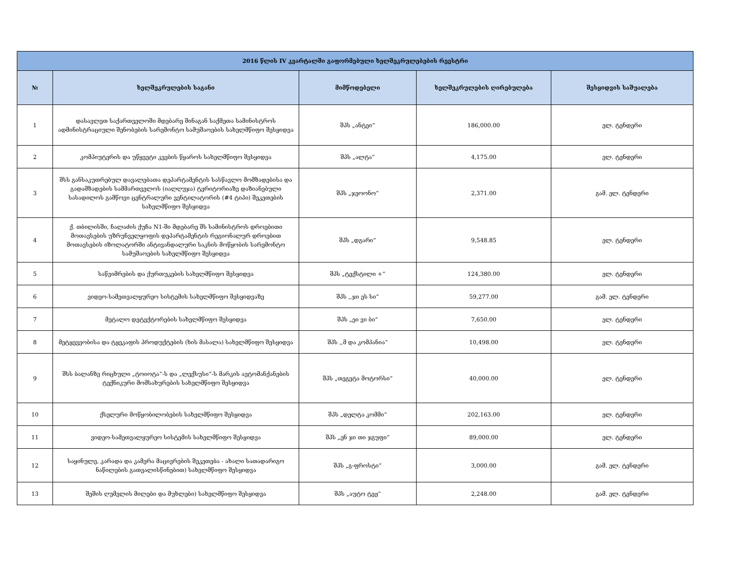| 2016 წლის IV კვარტალში გაფორმებული ხელშეკრულებების რეესტრი | | | | |
| --- | --- | --- | --- | --- |
| № | ხელშეკრულების საგანი | მიმწოდებელი | ხელშეკრულების ღირებულება | შესყიდვის საშუალება |
| 1 | დასავლეთ საქართველოში მდებარე შინაგან საქმეთა სამინისტროს ადმინისტრაციული შენობების სარემონტო სამუშაოების სახელმწიფო შესყიდვა | შპს „ანტეი“ | 186,000.00 | ელ. ტენდერი |
| 2 | კომპიუტერის და უწყვეტი კვების წყაროს სახელმწიფო შესყიდვა | შპს „ალტა“ | 4,175.00 | ელ. ტენდერი |
| 3 | შსს განსაკუთრებულ დავალებათა დეპარტამენტის სასწავლო მომზადებისა და გადამზადების სამმართველოს (იალღუჯა) ტერიტორიაზე დაზიანებული სასადილოს გამწოვი ცენტრალური ვენტილატორის (#4 ტიპი) შეკეთების სახელმწიფო შესყიდვა | შპს „ჯეოონო“ | 2,371.00 | გამ. ელ. ტენდერი |
| 4 | ქ. თბილისში, ჩალაძის ქუჩა N1-ში მდებარე შს სამინისტროს დროებითი მოთავსების უზრუნველყოფის დეპარტამენტის რეგიონალურ დროებით მოთავსების იზოლატორში ანტივანდალური საკნის მოწყობის სარემონტო სამუშაოების სახელმწიფო შესყიდვა | შპს „დგარი“ | 9,548.85 | ელ. ტენდერი |
| 5 | საწვიმრების და ქურთუკების სახელმწიფო შესყიდვა | შპს „ტექსტილი +“ | 124,380.00 | ელ. ტენდერი |
| 6 | ვიდეო-სამეთვალყურეო სისტემის სახელმწიფო შესყიდვაზე | შპს ,,ჯი ეს სი“ | 59,277.00 | გამ. ელ. ტენდერი |
| 7 | მეტალო დეტექტორების სახელმწიფო შესყიდვა | შპს „ეი ვი ბი“ | 7,650.00 | ელ. ტენდერი |
| 8 | მეტყევეობისა და ტყეკაფის პროდუქტების (ხის მასალა) სახელმწიფო შესყიდვა | შპს ,,მ და კომპანია“ | 10,498.00 | ელ. ტენდერი |
| 9 | შსს ბალანზე რიცხული „ტოიოტა“-ს და „ლექსუსი“-ს მარკის ავტომანქანების ტექნიკური მომსახურების სახელმწიფო შესყიდვა | შპს „თეგეტა მოტორსი“ | 40,000.00 | ელ. ტენდერი |
| 10 | ქსელური მოწყობილობების სახელმწიფო შესყიდვა | შპს „დელტა კომმი“ | 202,163.00 | ელ. ტენდერი |
| 11 | ვიდეო-სამეთვალყურეო სისტემის სახელმწიფო შესყიდვა | შპს „ენ ჯი თი ჯგუფი“ | 89,000.00 | ელ. ტენდერი |
| 12 | საყინულე, კარადა და კამერა მაცივრების შეკეთება - ახალი სათადარიგო ნაწილების გათვალისწინებით) სახელმწიფო შესყიდვა | შპს „გ-ფროსტი“ | 3,000.00 | გამ. ელ. ტენდერი |
| 13 | შეშის ღუმელის მილები და მუხლები) სახელმწიფო შესყიდვა | შპს „აუტო ტეჟ“ | 2,248.00 | გამ. ელ. ტენდერი |